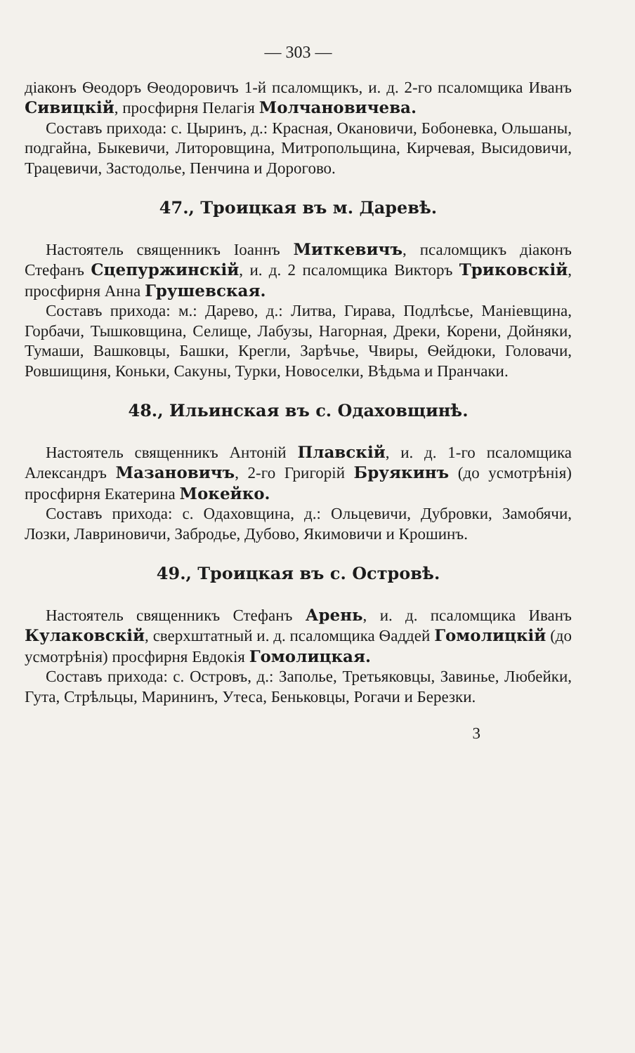— 303 —
діаконъ Ѳеодоръ Ѳеодоровичъ 1-й псаломщикъ, и. д. 2-го псаломщика Иванъ Сивицкій, просфирня Пелагія Молчановичева.
Составъ прихода: с. Цыринъ, д.: Красная, Окановичи, Бобоневка, Ольшаны, подгайна, Быкевичи, Литоровщина, Митропольщина, Кирчевая, Высидовичи, Трацевичи, Застодолье, Пенчина и Дорогово.
47., Троицкая въ м. Даревѣ.
Настоятель священникъ Іоаннъ Миткевичъ, псаломщикъ діаконъ Стефанъ Сцепуржинскій, и. д. 2 псаломщика Викторъ Триковскій, просфирня Анна Грушевская.
Составъ прихода: м.: Дарево, д.: Литва, Гирава, Подлѣсье, Маніевщина, Горбачи, Тышковщина, Селище, Лабузы, Нагорная, Дреки, Корени, Дойняки, Тумаши, Вашковцы, Башки, Крегли, Зарѣчье, Чвиры, Ѳейдюки, Головачи, Ровшищиня, Коньки, Сакуны, Турки, Новоселки, Вѣдьма и Пранчаки.
48., Ильинская въ с. Одаховщинѣ.
Настоятель священникъ Антоній Плавскій, и. д. 1-го псаломщика Александръ Мазановичъ, 2-го Григорій Бруякинъ (до усмотрѣнія) просфирня Екатерина Мокейко.
Составъ прихода: с. Одаховщина, д.: Ольцевичи, Дубровки, Замобячи, Лозки, Лавриновичи, Забродье, Дубово, Якимовичи и Крошинъ.
49., Троицкая въ с. Островѣ.
Настоятель священникъ Стефанъ Арень, и. д. псаломщика Иванъ Кулаковскій, сверхштатный и. д. псаломщика Ѳаддей Гомолицкій (до усмотрѣнія) просфирня Евдокія Гомолицкая.
Составъ прихода: с. Островъ, д.: Заполье, Третьяковцы, Завинье, Любейки, Гута, Стрѣльцы, Марининъ, Утеса, Беньковцы, Рогачи и Березки.
3